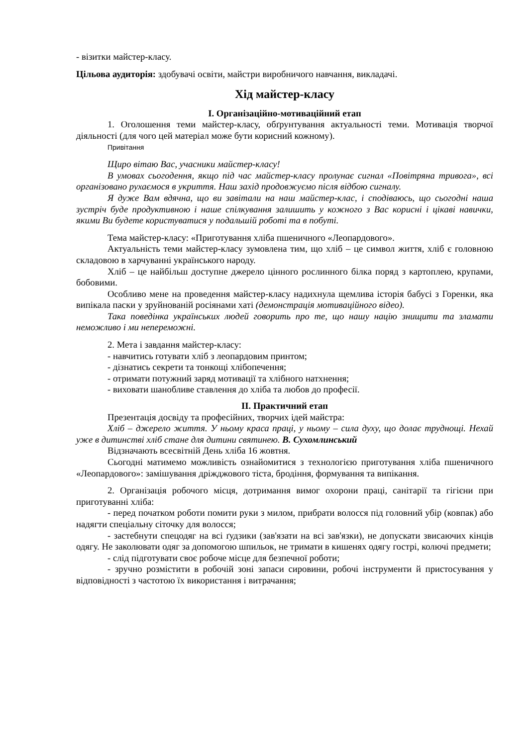- візитки майстер-класу.
Цільова аудиторія: здобувачі освіти, майстри виробничого навчання, викладачі.
Хід майстер-класу
І. Організаційно-мотиваційний етап
1. Оголошення теми майстер-класу, обґрунтування актуальності теми. Мотивація творчої діяльності (для чого цей матеріал може бути корисний кожному).
Привітання
Щиро вітаю Вас, учасники майстер-класу!
В умовах сьогодення, якщо під час майстер-класу пролунає сигнал «Повітряна тривога», всі організовано рухаємося в укриття. Наш захід продовжуємо після відбою сигналу.
Я дуже Вам вдячна, що ви завітали на наш майстер-клас, і сподіваюсь, що сьогодні наша зустріч буде продуктивною і наше спілкування залишить у кожного з Вас корисні і цікаві навички, якими Ви будете користуватися у подальшій роботі та в побуті.
Тема майстер-класу: «Приготування хліба пшеничного «Леопардового».
Актуальність теми майстер-класу зумовлена тим, що хліб – це символ життя, хліб є головною складовою в харчуванні українського народу.
Хліб – це найбільш доступне джерело цінного рослинного білка поряд з картоплею, крупами, бобовими.
Особливо мене на проведення майстер-класу надихнула щемлива історія бабусі з Горенки, яка випікала паски у зруйнованій росіянами хаті (демонстрація мотиваційного відео).
Така поведінка українських людей говорить про те, що нашу націю знищити та зламати неможливо і ми непереможні.
2. Мета і завдання майстер-класу:
- навчитись готувати хліб з леопардовим принтом;
- дізнатись секрети та тонкощі хлібопечення;
- отримати потужний заряд мотивації та хлібного натхнення;
- виховати шанобливе ставлення до хліба та любов до професії.
ІІ. Практичний етап
Презентація досвіду та професійних, творчих ідей майстра:
Хліб – джерело життя. У ньому краса праці, у ньому – сила духу, що долає труднощі. Нехай уже в дитинстві хліб стане для дитини святинею. В. Сухомлинський
Відзначають всесвітній День хліба 16 жовтня.
Сьогодні матимемо можливість ознайомитися з технологією приготування хліба пшеничного «Леопардового»: замішування дріжджового тіста, бродіння, формування та випікання.
2. Організація робочого місця, дотримання вимог охорони праці, санітарії та гігієни при приготуванні хліба:
- перед початком роботи помити руки з милом, прибрати волосся під головний убір (ковпак) або надягти спеціальну сіточку для волосся;
- застебнути спецодяг на всі ґудзики (зав'язати на всі зав'язки), не допускати звисаючих кінців одягу. Не заколювати одяг за допомогою шпильок, не тримати в кишенях одягу гострі, колючі предмети;
- слід підготувати своє робоче місце для безпечної роботи;
- зручно розмістити в робочій зоні запаси сировини, робочі інструменти й пристосування у відповідності з частотою їх використання і витрачання;